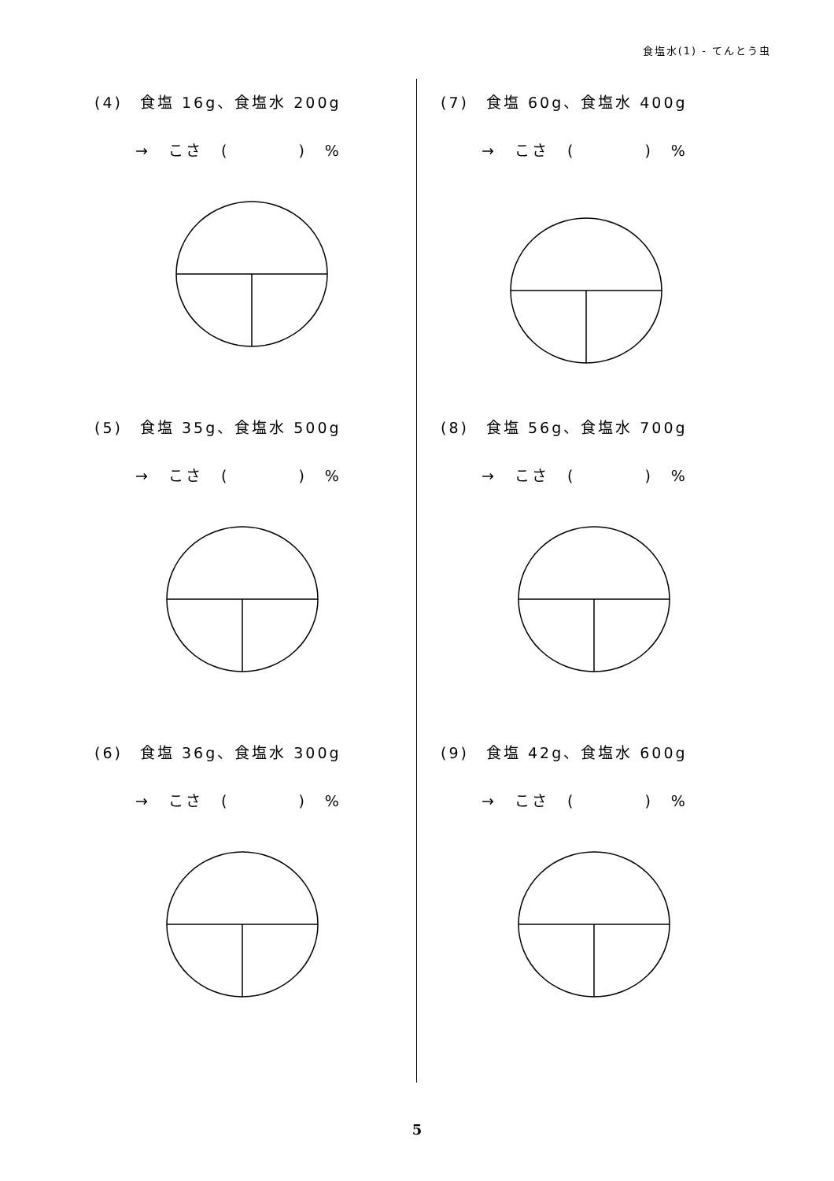食塩水(1) - てんとう虫
(4)　食塩 16g、食塩水 200g
→ こさ (　　　　) %
(5)　食塩 35g、食塩水 500g
→ こさ (　　　　) %
(6)　食塩 36g、食塩水 300g
→ こさ (　　　　) %
(7)　食塩 60g、食塩水 400g
→ こさ (　　　　) %
(8)　食塩 56g、食塩水 700g
→ こさ (　　　　) %
(9)　食塩 42g、食塩水 600g
→ こさ (　　　　) %
5